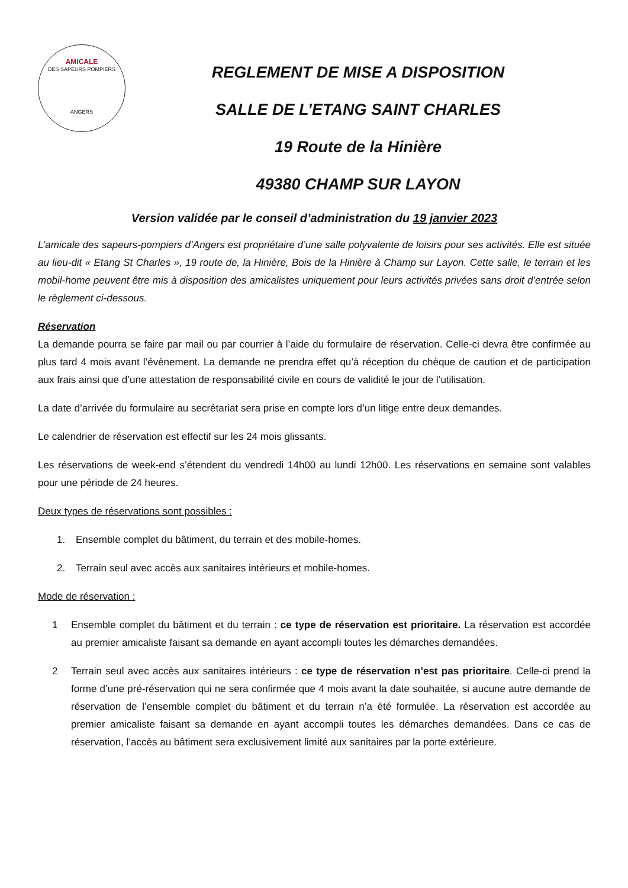AMICALE
DES SAPEURS POMPIERS
ANGERS
REGLEMENT DE MISE A DISPOSITION
SALLE DE L’ETANG SAINT CHARLES
19 Route de la Hinière
49380 CHAMP SUR LAYON
Version validée par le conseil d’administration du 19 janvier 2023
L’amicale des sapeurs-pompiers d’Angers est propriétaire d’une salle polyvalente de loisirs pour ses activités. Elle est située au lieu-dit « Etang St Charles », 19 route de, la Hinière, Bois de la Hinière à Champ sur Layon. Cette salle, le terrain et les mobil-home peuvent être mis à disposition des amicalistes uniquement pour leurs activités privées sans droit d’entrée selon le règlement ci-dessous.
Réservation
La demande pourra se faire par mail ou par courrier à l’aide du formulaire de réservation. Celle-ci devra être confirmée au plus tard 4 mois avant l’évènement. La demande ne prendra effet qu’à réception du chèque de caution et de participation aux frais ainsi que d’une attestation de responsabilité civile en cours de validité le jour de l’utilisation.
La date d’arrivée du formulaire au secrétariat sera prise en compte lors d’un litige entre deux demandes.
Le calendrier de réservation est effectif sur les 24 mois glissants.
Les réservations de week-end s’étendent du vendredi 14h00 au lundi 12h00. Les réservations en semaine sont valables pour une période de 24 heures.
Deux types de réservations sont possibles :
1. Ensemble complet du bâtiment, du terrain et des mobile-homes.
2. Terrain seul avec accès aux sanitaires intérieurs et mobile-homes.
Mode de réservation :
1 Ensemble complet du bâtiment et du terrain : ce type de réservation est prioritaire. La réservation est accordée au premier amicaliste faisant sa demande en ayant accompli toutes les démarches demandées.
2 Terrain seul avec accès aux sanitaires intérieurs : ce type de réservation n’est pas prioritaire. Celle-ci prend la forme d’une pré-réservation qui ne sera confirmée que 4 mois avant la date souhaitée, si aucune autre demande de réservation de l’ensemble complet du bâtiment et du terrain n’a été formulée. La réservation est accordée au premier amicaliste faisant sa demande en ayant accompli toutes les démarches demandées. Dans ce cas de réservation, l’accès au bâtiment sera exclusivement limité aux sanitaires par la porte extérieure.